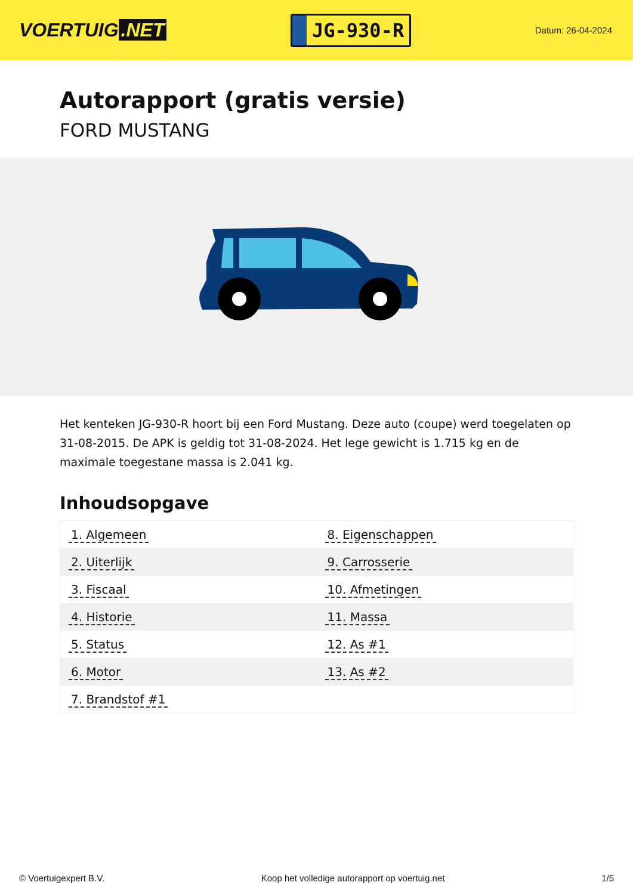VOERTUIG.NET
JG-930-R
Datum: 26-04-2024
Autorapport (gratis versie)
FORD MUSTANG
Het kenteken JG-930-R hoort bij een Ford Mustang. Deze auto (coupe) werd toegelaten op 31-08-2015. De APK is geldig tot 31-08-2024. Het lege gewicht is 1.715 kg en de maximale toegestane massa is 2.041 kg.
Inhoudsopgave
| 1. Algemeen | 8. Eigenschappen |
| 2. Uiterlijk | 9. Carrosserie |
| 3. Fiscaal | 10. Afmetingen |
| 4. Historie | 11. Massa |
| 5. Status | 12. As #1 |
| 6. Motor | 13. As #2 |
| 7. Brandstof #1 | |
© Voertuigexpert B.V. Koop het volledige autorapport op voertuig.net 1/5